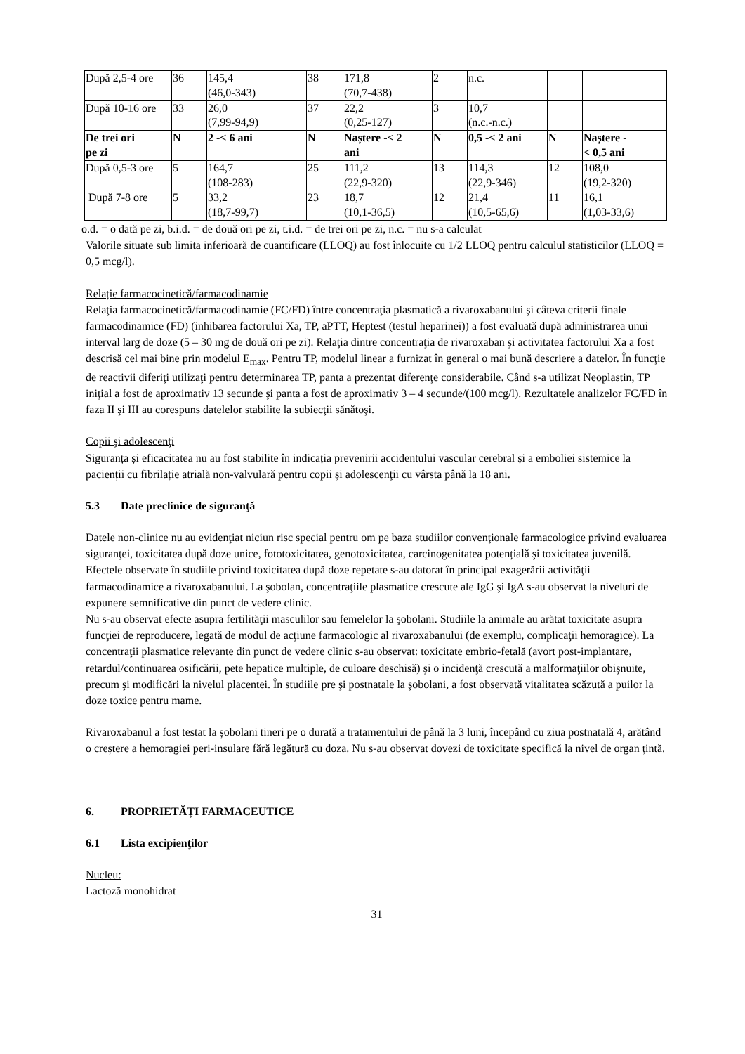| După 2,5-4 ore | 36 | 145,4 (46,0-343) | 38 | 171,8 (70,7-438) | 2 | n.c. | | |
| După 10-16 ore | 33 | 26,0 (7,99-94,9) | 37 | 22,2 (0,25-127) | 3 | 10,7 (n.c.-n.c.) | | |
| De trei ori pe zi | N | 2 -< 6 ani | N | Naștere -< 2 ani | N | 0,5 -< 2 ani | N | Naștere - < 0,5 ani |
| După 0,5-3 ore | 5 | 164,7 (108-283) | 25 | 111,2 (22,9-320) | 13 | 114,3 (22,9-346) | 12 | 108,0 (19,2-320) |
| După 7-8 ore | 5 | 33,2 (18,7-99,7) | 23 | 18,7 (10,1-36,5) | 12 | 21,4 (10,5-65,6) | 11 | 16,1 (1,03-33,6) |
o.d. = o dată pe zi, b.i.d. = de două ori pe zi, t.i.d. = de trei ori pe zi, n.c. = nu s-a calculat
Valorile situate sub limita inferioară de cuantificare (LLOQ) au fost înlocuite cu 1/2 LLOQ pentru calculul statisticilor (LLOQ = 0,5 mcg/l).
Relație farmacocinetică/farmacodinamie
Relaţia farmacocinetică/farmacodinamie (FC/FD) între concentraţia plasmatică a rivaroxabanului şi câteva criterii finale farmacodinamice (FD) (inhibarea factorului Xa, TP, aPTT, Heptest (testul heparinei)) a fost evaluată după administrarea unui interval larg de doze (5 – 30 mg de două ori pe zi). Relaţia dintre concentraţia de rivaroxaban şi activitatea factorului Xa a fost descrisă cel mai bine prin modelul E<sub>max</sub>. Pentru TP, modelul linear a furnizat în general o mai bună descriere a datelor. În funcţie de reactivii diferiţi utilizaţi pentru determinarea TP, panta a prezentat diferenţe considerabile. Când s-a utilizat Neoplastin, TP iniţial a fost de aproximativ 13 secunde şi panta a fost de aproximativ 3 – 4 secunde/(100 mcg/l). Rezultatele analizelor FC/FD în faza II şi III au corespuns datelelor stabilite la subiecţii sănătoşi.
Copii şi adolescenţi
Siguranța și eficacitatea nu au fost stabilite în indicația prevenirii accidentului vascular cerebral și a emboliei sistemice la pacienții cu fibrilație atrială non-valvulară pentru copii și adolescenţii cu vârsta până la 18 ani.
5.3 Date preclinice de siguranţă
Datele non-clinice nu au evidenţiat niciun risc special pentru om pe baza studiilor convenţionale farmacologice privind evaluarea siguranţei, toxicitatea după doze unice, fototoxicitatea, genotoxicitatea, carcinogenitatea potențială şi toxicitatea juvenilă.
Efectele observate în studiile privind toxicitatea după doze repetate s-au datorat în principal exagerării activităţii farmacodinamice a rivaroxabanului. La şobolan, concentraţiile plasmatice crescute ale IgG şi IgA s-au observat la niveluri de expunere semnificative din punct de vedere clinic.
Nu s-au observat efecte asupra fertilităţii masculilor sau femelelor la şobolani. Studiile la animale au arătat toxicitate asupra funcţiei de reproducere, legată de modul de acţiune farmacologic al rivaroxabanului (de exemplu, complicaţii hemoragice). La concentraţii plasmatice relevante din punct de vedere clinic s-au observat: toxicitate embrio-fetală (avort post-implantare, retardul/continuarea osificării, pete hepatice multiple, de culoare deschisă) şi o incidenţă crescută a malformaţiilor obişnuite, precum şi modificări la nivelul placentei. În studiile pre şi postnatale la şobolani, a fost observată vitalitatea scăzută a puilor la doze toxice pentru mame.
Rivaroxabanul a fost testat la șobolani tineri pe o durată a tratamentului de până la 3 luni, începând cu ziua postnatală 4, arătând o creștere a hemoragiei peri-insulare fără legătură cu doza. Nu s-au observat dovezi de toxicitate specifică la nivel de organ țintă.
6. PROPRIETĂȚI FARMACEUTICE
6.1 Lista excipienţilor
Nucleu:
Lactoză monohidrat
31